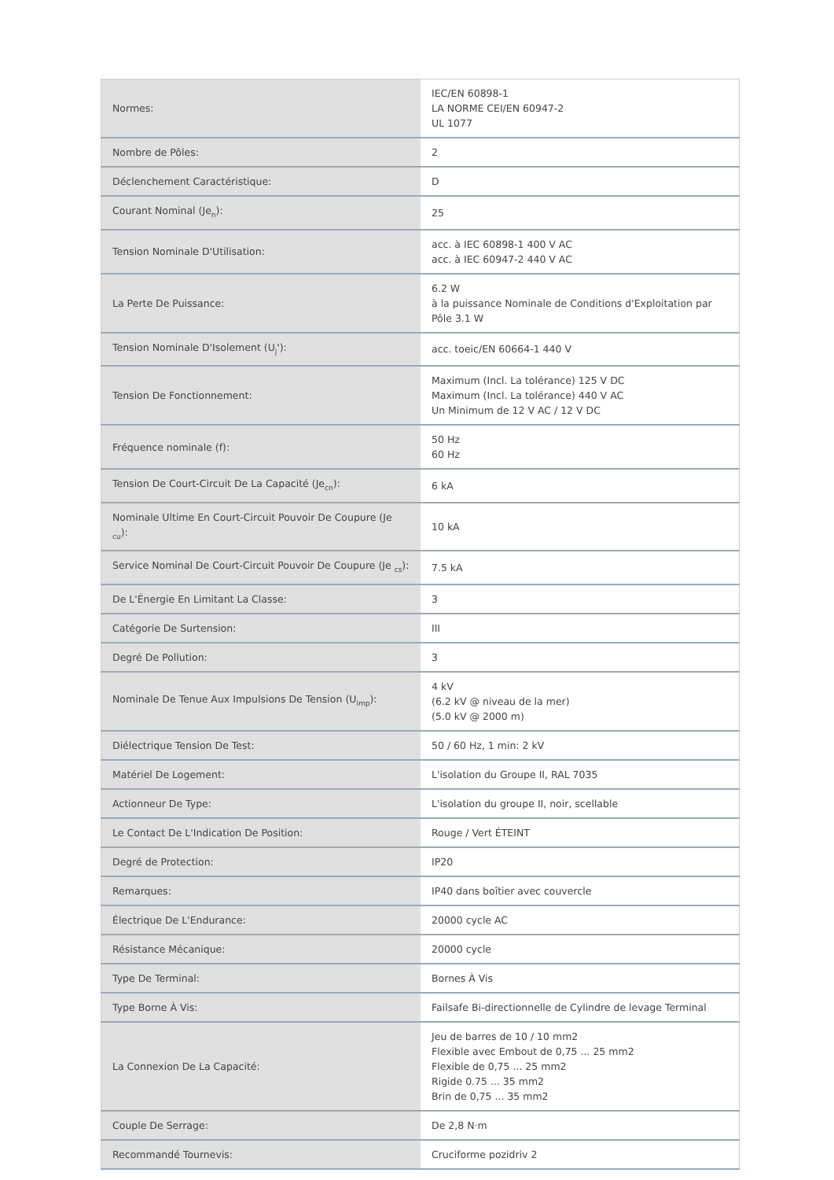| Normes: | IEC/EN 60898-1 LA NORME CEI/EN 60947-2 UL 1077 |
| Nombre de Pôles: | 2 |
| Déclenchement Caractéristique: | D |
| Courant Nominal (Je<sub>n</sub>): | 25 |
| Tension Nominale D'Utilisation: | acc. à IEC 60898-1 400 V AC acc. à IEC 60947-2 440 V AC |
| La Perte De Puissance: | 6.2 W à la puissance Nominale de Conditions d'Exploitation par Pôle 3.1 W |
| Tension Nominale D'Isolement (U<sub>j</sub>'): | acc. toeic/EN 60664-1 440 V |
| Tension De Fonctionnement: | Maximum (Incl. La tolérance) 125 V DC Maximum (Incl. La tolérance) 440 V AC Un Minimum de 12 V AC / 12 V DC |
| Fréquence nominale (f): | 50 Hz 60 Hz |
| Tension De Court-Circuit De La Capacité (Je<sub>cn</sub>): | 6 kA |
| Nominale Ultime En Court-Circuit Pouvoir De Coupure (Je <sub>cu</sub>): | 10 kA |
| Service Nominal De Court-Circuit Pouvoir De Coupure (Je <sub>cs</sub>): | 7.5 kA |
| De L'Énergie En Limitant La Classe: | 3 |
| Catégorie De Surtension: | III |
| Degré De Pollution: | 3 |
| Nominale De Tenue Aux Impulsions De Tension (U<sub>imp</sub>): | 4 kV (6.2 kV @ niveau de la mer) (5.0 kV @ 2000 m) |
| Diélectrique Tension De Test: | 50 / 60 Hz, 1 min: 2 kV |
| Matériel De Logement: | L'isolation du Groupe II, RAL 7035 |
| Actionneur De Type: | L'isolation du groupe II, noir, scellable |
| Le Contact De L'Indication De Position: | Rouge / Vert ÉTEINT |
| Degré de Protection: | IP20 |
| Remarques: | IP40 dans boîtier avec couvercle |
| Électrique De L'Endurance: | 20000 cycle AC |
| Résistance Mécanique: | 20000 cycle |
| Type De Terminal: | Bornes À Vis |
| Type Borne À Vis: | Failsafe Bi-directionnelle de Cylindre de levage Terminal |
| La Connexion De La Capacité: | Jeu de barres de 10 / 10 mm2 Flexible avec Embout de 0,75 ... 25 mm2 Flexible de 0,75 ... 25 mm2 Rigide 0.75 ... 35 mm2 Brin de 0,75 ... 35 mm2 |
| Couple De Serrage: | De 2,8 N·m |
| Recommandé Tournevis: | Cruciforme pozidriv 2 |